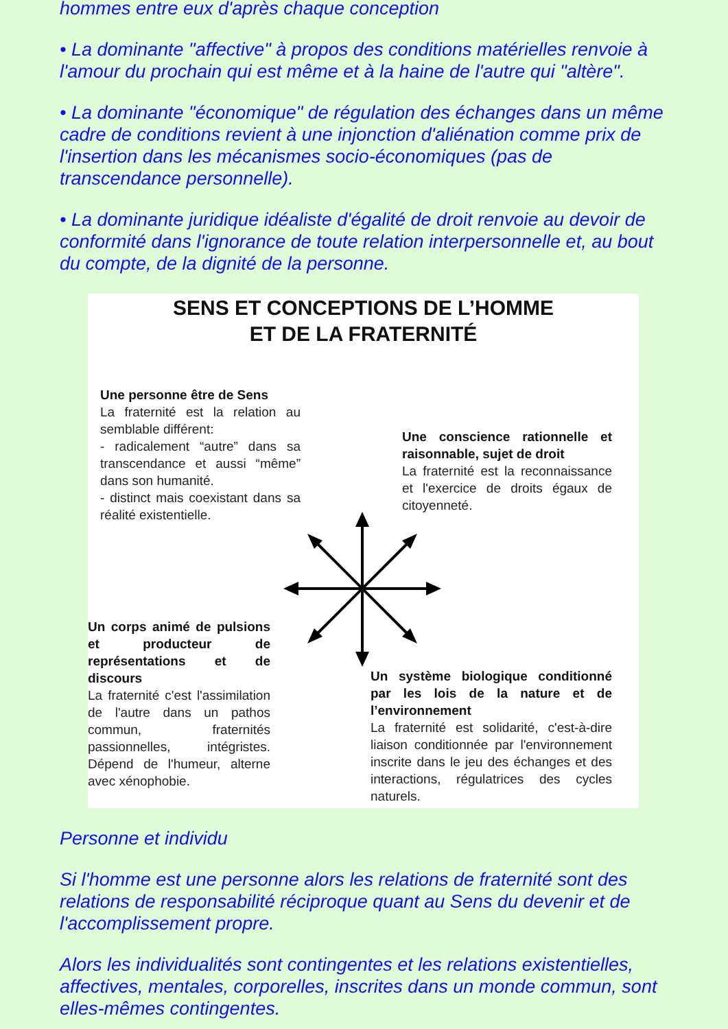hommes entre eux d'après chaque conception
• La dominante "affective" à propos des conditions matérielles renvoie à l'amour du prochain qui est même et à la haine de l'autre qui "altère".
• La dominante "économique" de régulation des échanges dans un même cadre de conditions revient à une injonction d'aliénation comme prix de l'insertion dans les mécanismes socio-économiques (pas de transcendance personnelle).
• La dominante juridique idéaliste d'égalité de droit renvoie au devoir de conformité dans l'ignorance de toute relation interpersonnelle et, au bout du compte, de la dignité de la personne.
SENS ET CONCEPTIONS DE L’HOMME
ET DE LA FRATERNITÉ
Une personne être de Sens
La fraternité est la relation au semblable différent:
- radicalement “autre” dans sa transcendance et aussi “même” dans son humanité.
- distinct mais coexistant dans sa réalité existentielle.
Une conscience rationnelle et raisonnable, sujet de droit
La fraternité est la reconnaissance et l'exercice de droits égaux de citoyenneté.
Un corps animé de pulsions et producteur de représentations et de discours
La fraternité c'est l'assimilation de l'autre dans un pathos commun, fraternités passionnelles, intégristes. Dépend de l'humeur, alterne avec xénophobie.
Un système biologique conditionné par les lois de la nature et de l’environnement
La fraternité est solidarité, c'est-à-dire liaison conditionnée par l'environnement inscrite dans le jeu des échanges et des interactions, régulatrices des cycles naturels.
Personne et individu
Si l'homme est une personne alors les relations de fraternité sont des relations de responsabilité réciproque quant au Sens du devenir et de l'accomplissement propre.
Alors les individualités sont contingentes et les relations existentielles, affectives, mentales, corporelles, inscrites dans un monde commun, sont elles-mêmes contingentes.